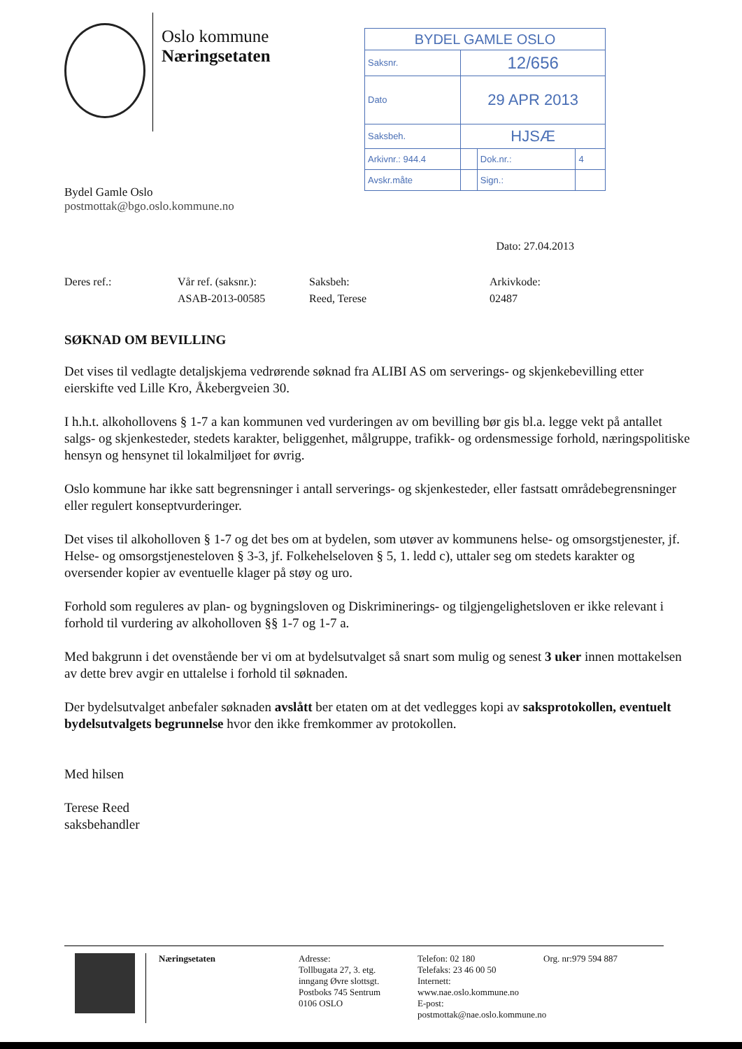Oslo kommune
Næringsetaten
| BYDEL GAMLE OSLO | | | |
| Saksnr. | 12/656 | | |
| Dato | 29 APR 2013 | | |
| Saksbeh. | HJSÆ | | |
| Arkivnr.: 944.4 | | Dok.nr.: | 4 |
| Avskr.måte | | Sign.: | |
Bydel Gamle Oslo
postmottak@bgo.oslo.kommune.no
Dato: 27.04.2013
Deres ref.: Vår ref. (saksnr.):
ASAB-2013-00585
Saksbeh:
Reed, Terese
Arkivkode:
02487
SØKNAD OM BEVILLING
Det vises til vedlagte detaljskjema vedrørende søknad fra ALIBI AS om serverings- og skjenkebevilling etter eierskifte ved Lille Kro, Åkebergveien 30.
I h.h.t. alkohollovens § 1-7 a kan kommunen ved vurderingen av om bevilling bør gis bl.a. legge vekt på antallet salgs- og skjenkesteder, stedets karakter, beliggenhet, målgruppe, trafikk- og ordensmessige forhold, næringspolitiske hensyn og hensynet til lokalmiljøet for øvrig.
Oslo kommune har ikke satt begrensninger i antall serverings- og skjenkesteder, eller fastsatt områdebegrensninger eller regulert konseptvurderinger.
Det vises til alkoholloven § 1-7 og det bes om at bydelen, som utøver av kommunens helse- og omsorgstjenester, jf. Helse- og omsorgstjenesteloven § 3-3, jf. Folkehelseloven § 5, 1. ledd c), uttaler seg om stedets karakter og oversender kopier av eventuelle klager på støy og uro.
Forhold som reguleres av plan- og bygningsloven og Diskriminerings- og tilgjengelighetsloven er ikke relevant i forhold til vurdering av alkoholloven §§ 1-7 og 1-7 a.
Med bakgrunn i det ovenstående ber vi om at bydelsutvalget så snart som mulig og senest 3 uker innen mottakelsen av dette brev avgir en uttalelse i forhold til søknaden.
Der bydelsutvalget anbefaler søknaden avslått ber etaten om at det vedlegges kopi av saksprotokollen, eventuelt bydelsutvalgets begrunnelse hvor den ikke fremkommer av protokollen.
Med hilsen
Terese Reed
saksbehandler
Næringsetaten
Adresse:
Tollbugata 27, 3. etg.
inngang Øvre slottsgt.
Postboks 745 Sentrum
0106 OSLO
Telefon: 02 180
Telefaks: 23 46 00 50
Internett: www.nae.oslo.kommune.no
E-post: postmottak@nae.oslo.kommune.no
Org. nr:979 594 887